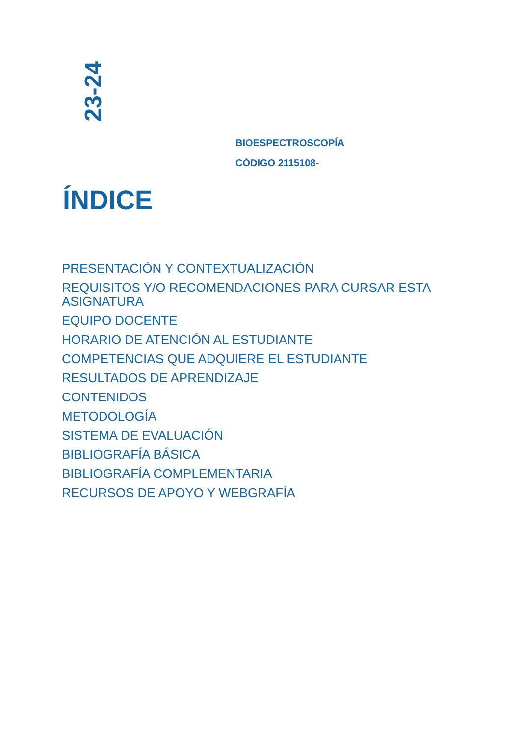23-24
BIOESPECTROSCOPÍA
CÓDIGO 2115108-
ÍNDICE
PRESENTACIÓN Y CONTEXTUALIZACIÓN
REQUISITOS Y/O RECOMENDACIONES PARA CURSAR ESTA ASIGNATURA
EQUIPO DOCENTE
HORARIO DE ATENCIÓN AL ESTUDIANTE
COMPETENCIAS QUE ADQUIERE EL ESTUDIANTE
RESULTADOS DE APRENDIZAJE
CONTENIDOS
METODOLOGÍA
SISTEMA DE EVALUACIÓN
BIBLIOGRAFÍA BÁSICA
BIBLIOGRAFÍA COMPLEMENTARIA
RECURSOS DE APOYO Y WEBGRAFÍA